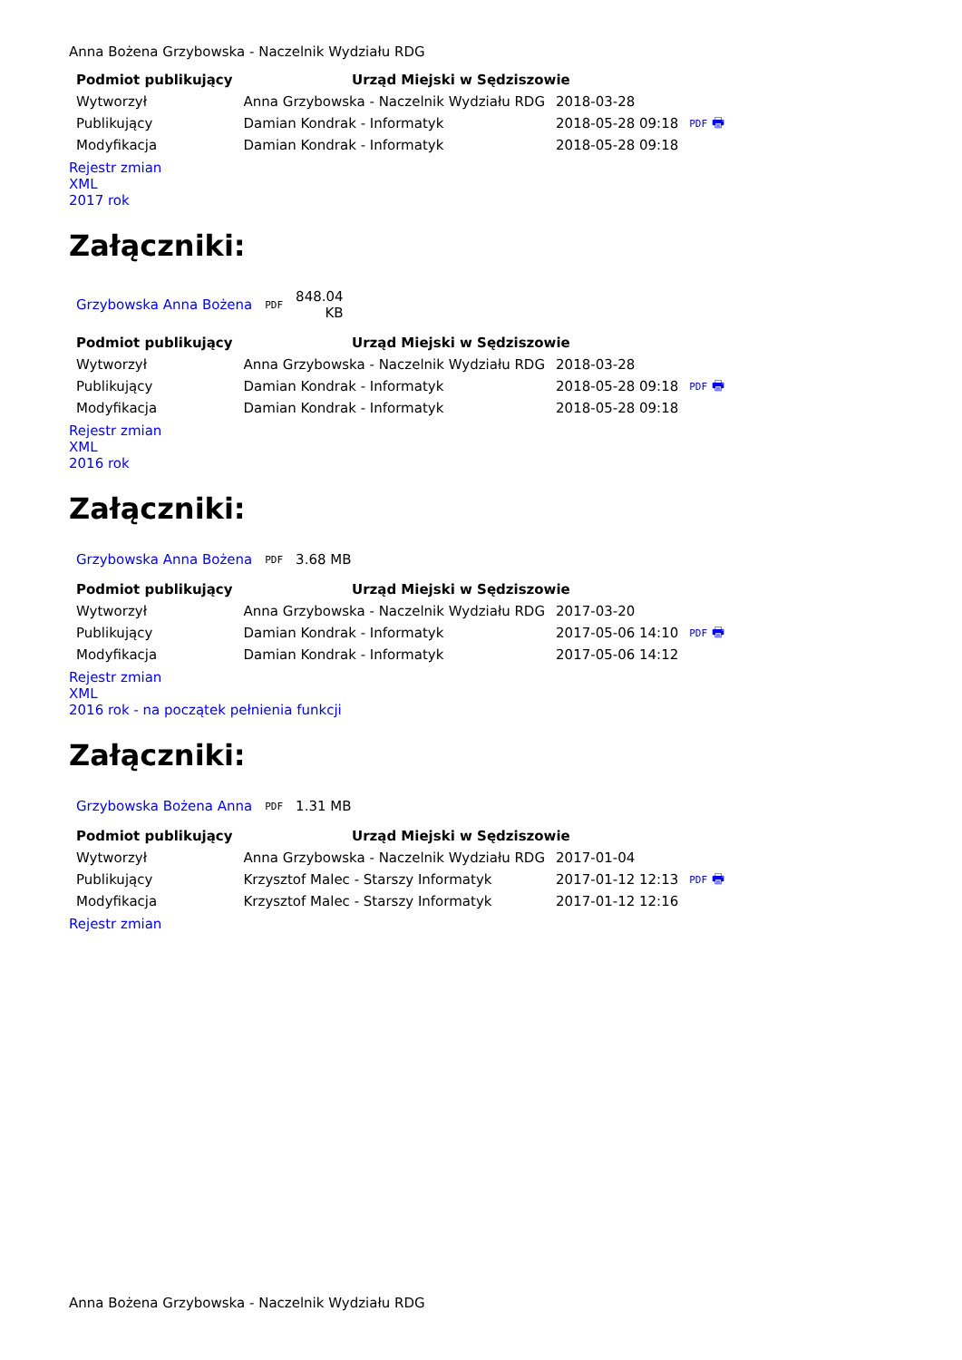Anna Bożena Grzybowska - Naczelnik Wydziału RDG
| Podmiot publikujący | Urząd Miejski w Sędziszowie | | |
| Wytworzył | Anna Grzybowska - Naczelnik Wydziału RDG | 2018-03-28 | PDF 🖶 |
| Publikujący | Damian Kondrak - Informatyk | 2018-05-28 09:18 | |
| Modyfikacja | Damian Kondrak - Informatyk | 2018-05-28 09:18 | |
Rejestr zmian
XML
2017 rok
Załączniki:
| Grzybowska Anna Bożena | PDF | 848.04 KB |
| Podmiot publikujący | Urząd Miejski w Sędziszowie | | |
| Wytworzył | Anna Grzybowska - Naczelnik Wydziału RDG | 2018-03-28 | PDF 🖶 |
| Publikujący | Damian Kondrak - Informatyk | 2018-05-28 09:18 | |
| Modyfikacja | Damian Kondrak - Informatyk | 2018-05-28 09:18 | |
Rejestr zmian
XML
2016 rok
Załączniki:
| Grzybowska Anna Bożena | PDF | 3.68 MB |
| Podmiot publikujący | Urząd Miejski w Sędziszowie | | |
| Wytworzył | Anna Grzybowska - Naczelnik Wydziału RDG | 2017-03-20 | PDF 🖶 |
| Publikujący | Damian Kondrak - Informatyk | 2017-05-06 14:10 | |
| Modyfikacja | Damian Kondrak - Informatyk | 2017-05-06 14:12 | |
Rejestr zmian
XML
2016 rok - na początek pełnienia funkcji
Załączniki:
| Grzybowska Bożena Anna | PDF | 1.31 MB |
| Podmiot publikujący | Urząd Miejski w Sędziszowie | | |
| Wytworzył | Anna Grzybowska - Naczelnik Wydziału RDG | 2017-01-04 | PDF 🖶 |
| Publikujący | Krzysztof Malec - Starszy Informatyk | 2017-01-12 12:13 | |
| Modyfikacja | Krzysztof Malec - Starszy Informatyk | 2017-01-12 12:16 | |
Rejestr zmian
Anna Bożena Grzybowska - Naczelnik Wydziału RDG